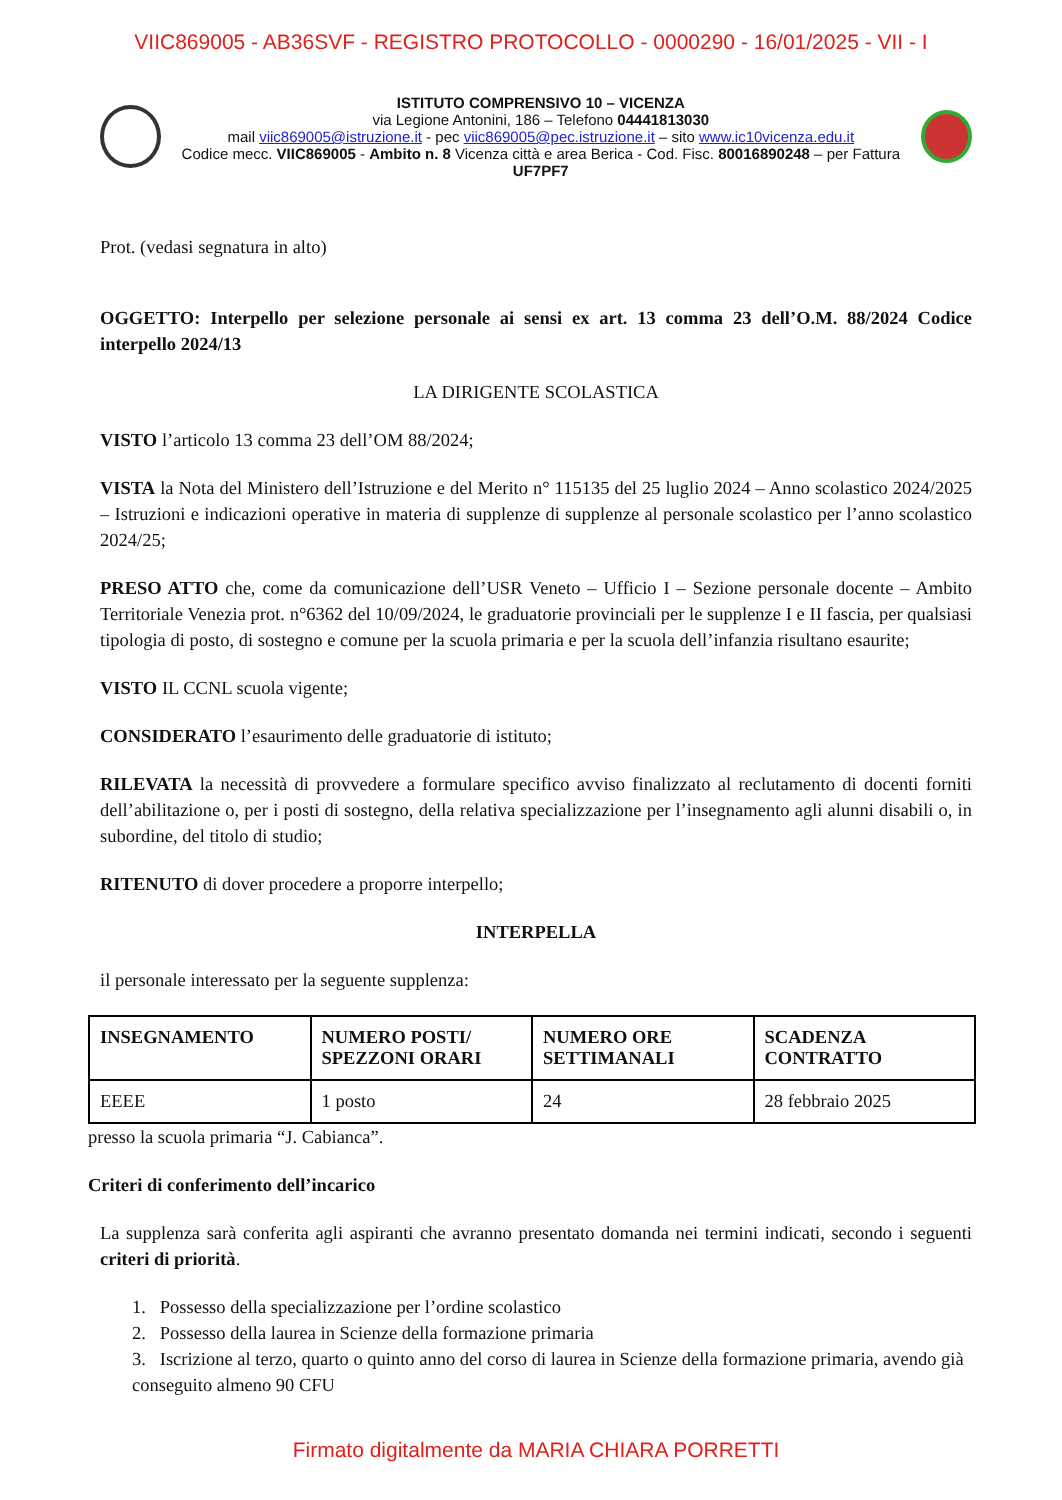VIIC869005 - AB36SVF - REGISTRO PROTOCOLLO - 0000290 - 16/01/2025 - VII - I
ISTITUTO COMPRENSIVO 10 – VICENZA
via Legione Antonini, 186 – Telefono 04441813030
mail viic869005@istruzione.it - pec viic869005@pec.istruzione.it – sito www.ic10vicenza.edu.it
Codice mecc. VIIC869005 - Ambito n. 8 Vicenza città e area Berica - Cod. Fisc. 80016890248 – per Fattura UF7PF7
Prot. (vedasi segnatura in alto)
OGGETTO: Interpello per selezione personale ai sensi ex art. 13 comma 23 dell’O.M. 88/2024 Codice interpello 2024/13
LA DIRIGENTE SCOLASTICA
VISTO l’articolo 13 comma 23 dell’OM 88/2024;
VISTA la Nota del Ministero dell’Istruzione e del Merito n° 115135 del 25 luglio 2024 – Anno scolastico 2024/2025 – Istruzioni e indicazioni operative in materia di supplenze di supplenze al personale scolastico per l’anno scolastico 2024/25;
PRESO ATTO che, come da comunicazione dell’USR Veneto – Ufficio I – Sezione personale docente – Ambito Territoriale Venezia prot. n°6362 del 10/09/2024, le graduatorie provinciali per le supplenze I e II fascia, per qualsiasi tipologia di posto, di sostegno e comune per la scuola primaria e per la scuola dell’infanzia risultano esaurite;
VISTO IL CCNL scuola vigente;
CONSIDERATO l’esaurimento delle graduatorie di istituto;
RILEVATA la necessità di provvedere a formulare specifico avviso finalizzato al reclutamento di docenti forniti dell’abilitazione o, per i posti di sostegno, della relativa specializzazione per l’insegnamento agli alunni disabili o, in subordine, del titolo di studio;
RITENUTO di dover procedere a proporre interpello;
INTERPELLA
il personale interessato per la seguente supplenza:
| INSEGNAMENTO | NUMERO POSTI/ SPEZZONI ORARI | NUMERO ORE SETTIMANALI | SCADENZA CONTRATTO |
| --- | --- | --- | --- |
| EEEE | 1 posto | 24 | 28 febbraio 2025 |
presso la scuola primaria “J. Cabianca”.
Criteri di conferimento dell’incarico
La supplenza sarà conferita agli aspiranti che avranno presentato domanda nei termini indicati, secondo i seguenti criteri di priorità.
1. Possesso della specializzazione per l’ordine scolastico
2. Possesso della laurea in Scienze della formazione primaria
3. Iscrizione al terzo, quarto o quinto anno del corso di laurea in Scienze della formazione primaria, avendo già conseguito almeno 90 CFU
Firmato digitalmente da MARIA CHIARA PORRETTI